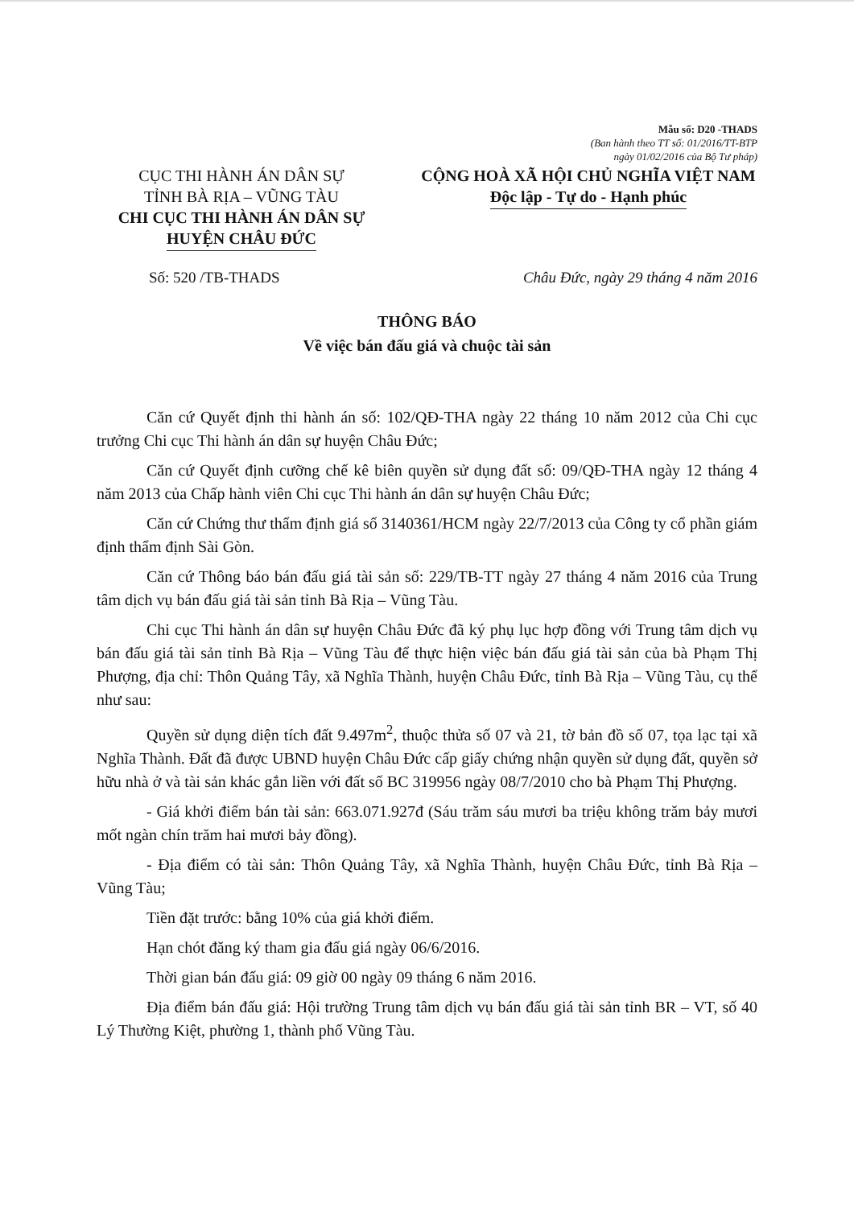Mẫu số: D20 -THADS
(Ban hành theo TT số: 01/2016/TT-BTP
ngày 01/02/2016 của Bộ Tư pháp)
CỤC THI HÀNH ÁN DÂN SỰ
TỈNH BÀ RỊA – VŨNG TÀU
CHI CỤC THI HÀNH ÁN DÂN SỰ
HUYỆN CHÂU ĐỨC
CỘNG HOÀ XÃ HỘI CHỦ NGHĨA VIỆT NAM
Độc lập - Tự do - Hạnh phúc
Số: 520 /TB-THADS Châu Đức, ngày 29 tháng 4 năm 2016
THÔNG BÁO
Về việc bán đấu giá và chuộc tài sản
Căn cứ Quyết định thi hành án số: 102/QĐ-THA ngày 22 tháng 10 năm 2012 của Chi cục trưởng Chi cục Thi hành án dân sự huyện Châu Đức;
Căn cứ Quyết định cưỡng chế kê biên quyền sử dụng đất số: 09/QĐ-THA ngày 12 tháng 4 năm 2013 của Chấp hành viên Chi cục Thi hành án dân sự huyện Châu Đức;
Căn cứ Chứng thư thẩm định giá số 3140361/HCM ngày 22/7/2013 của Công ty cổ phần giám định thẩm định Sài Gòn.
Căn cứ Thông báo bán đấu giá tài sản số: 229/TB-TT ngày 27 tháng 4 năm 2016 của Trung tâm dịch vụ bán đấu giá tài sản tỉnh Bà Rịa – Vũng Tàu.
Chi cục Thi hành án dân sự huyện Châu Đức đã ký phụ lục hợp đồng với Trung tâm dịch vụ bán đấu giá tài sản tỉnh Bà Rịa – Vũng Tàu để thực hiện việc bán đấu giá tài sản của bà Phạm Thị Phượng, địa chỉ: Thôn Quảng Tây, xã Nghĩa Thành, huyện Châu Đức, tỉnh Bà Rịa – Vũng Tàu, cụ thể như sau:
Quyền sử dụng diện tích đất 9.497m<sup>2</sup>, thuộc thửa số 07 và 21, tờ bản đồ số 07, tọa lạc tại xã Nghĩa Thành. Đất đã được UBND huyện Châu Đức cấp giấy chứng nhận quyền sử dụng đất, quyền sở hữu nhà ở và tài sản khác gắn liền với đất số BC 319956 ngày 08/7/2010 cho bà Phạm Thị Phượng.
- Giá khởi điểm bán tài sản: 663.071.927đ (Sáu trăm sáu mươi ba triệu không trăm bảy mươi mốt ngàn chín trăm hai mươi bảy đồng).
- Địa điểm có tài sản: Thôn Quảng Tây, xã Nghĩa Thành, huyện Châu Đức, tỉnh Bà Rịa – Vũng Tàu;
Tiền đặt trước: bằng 10% của giá khởi điểm.
Hạn chót đăng ký tham gia đấu giá ngày 06/6/2016.
Thời gian bán đấu giá: 09 giờ 00 ngày 09 tháng 6 năm 2016.
Địa điểm bán đấu giá: Hội trường Trung tâm dịch vụ bán đấu giá tài sản tỉnh BR – VT, số 40 Lý Thường Kiệt, phường 1, thành phố Vũng Tàu.